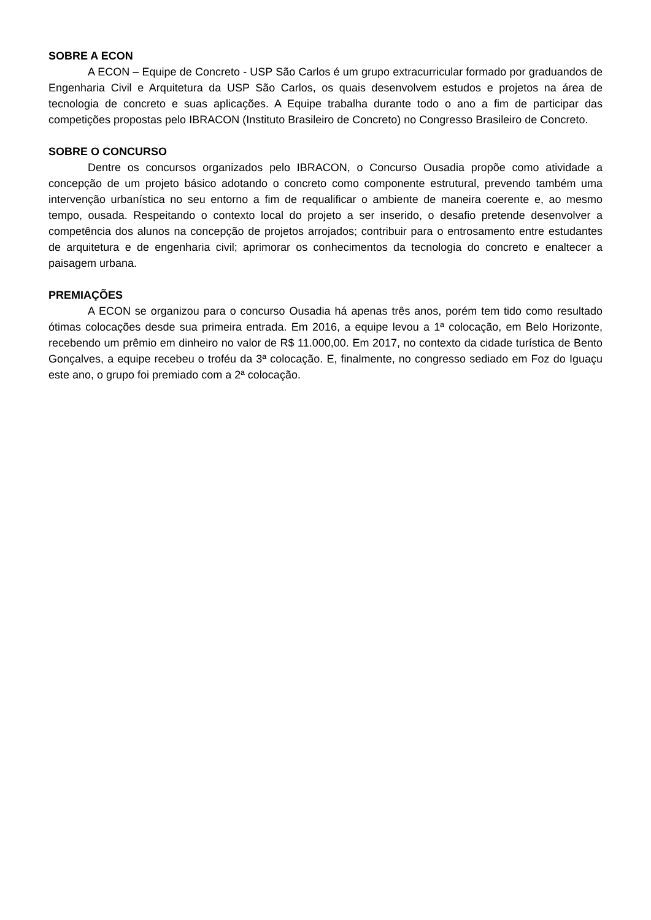SOBRE A ECON
A ECON – Equipe de Concreto - USP São Carlos é um grupo extracurricular formado por graduandos de Engenharia Civil e Arquitetura da USP São Carlos, os quais desenvolvem estudos e projetos na área de tecnologia de concreto e suas aplicações. A Equipe trabalha durante todo o ano a fim de participar das competições propostas pelo IBRACON (Instituto Brasileiro de Concreto) no Congresso Brasileiro de Concreto.
SOBRE O CONCURSO
Dentre os concursos organizados pelo IBRACON, o Concurso Ousadia propõe como atividade a concepção de um projeto básico adotando o concreto como componente estrutural, prevendo também uma intervenção urbanística no seu entorno a fim de requalificar o ambiente de maneira coerente e, ao mesmo tempo, ousada. Respeitando o contexto local do projeto a ser inserido, o desafio pretende desenvolver a competência dos alunos na concepção de projetos arrojados; contribuir para o entrosamento entre estudantes de arquitetura e de engenharia civil; aprimorar os conhecimentos da tecnologia do concreto e enaltecer a paisagem urbana.
PREMIAÇÕES
A ECON se organizou para o concurso Ousadia há apenas três anos, porém tem tido como resultado ótimas colocações desde sua primeira entrada. Em 2016, a equipe levou a 1ª colocação, em Belo Horizonte, recebendo um prêmio em dinheiro no valor de R$ 11.000,00. Em 2017, no contexto da cidade turística de Bento Gonçalves, a equipe recebeu o troféu da 3ª colocação. E, finalmente, no congresso sediado em Foz do Iguaçu este ano, o grupo foi premiado com a 2ª colocação.